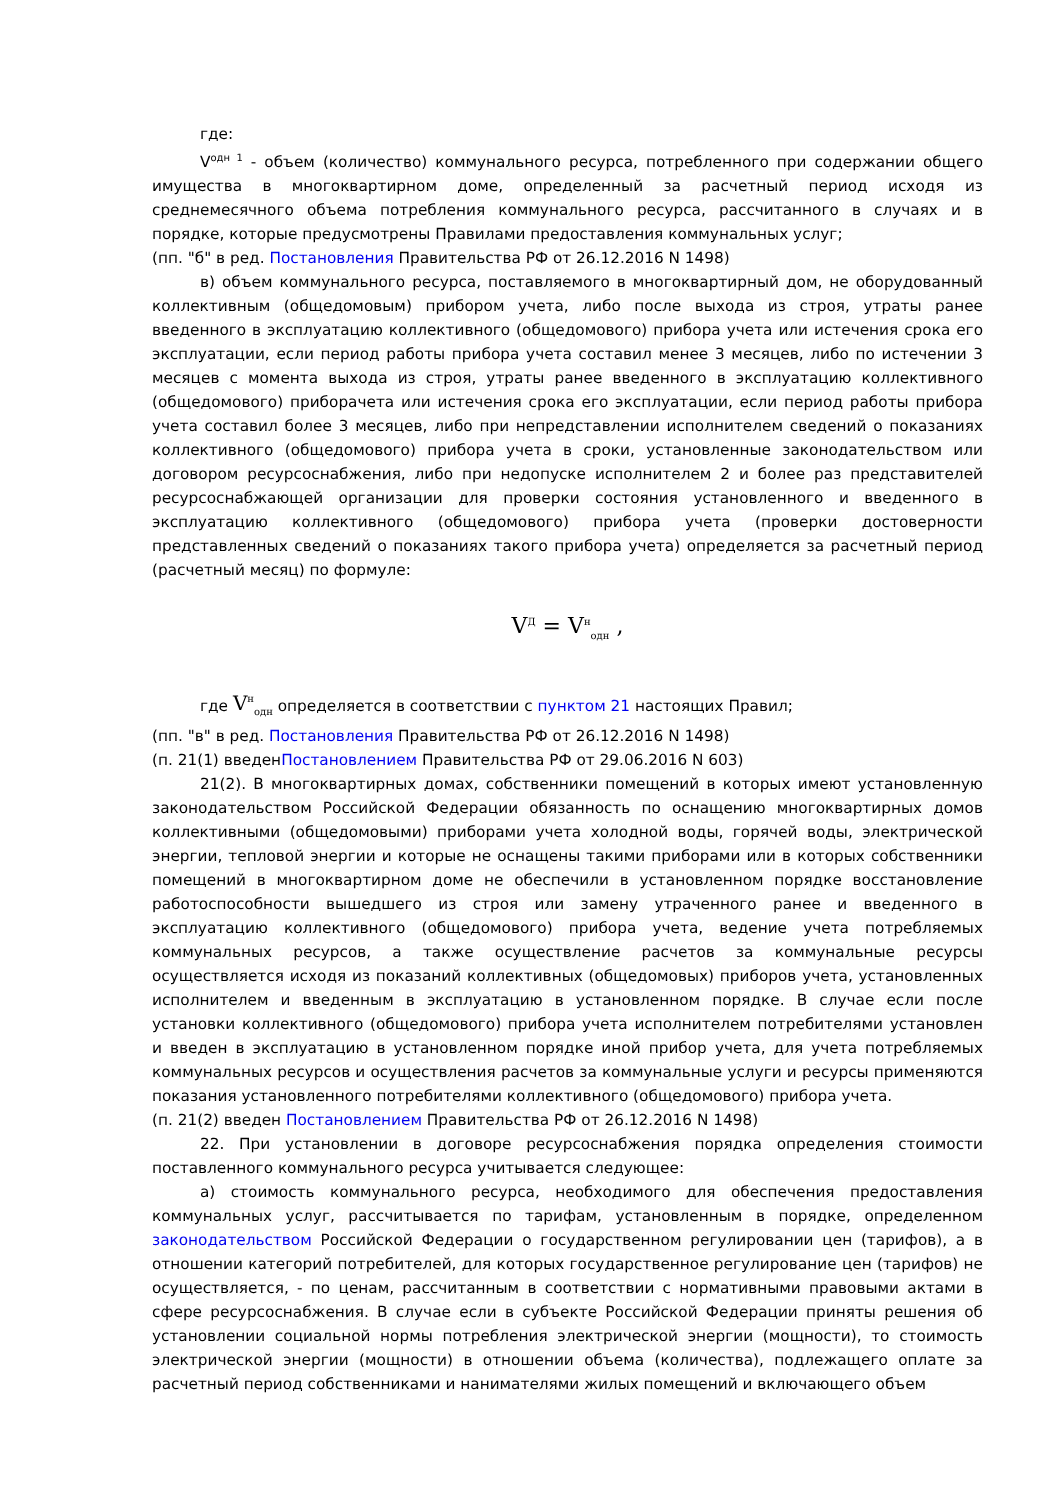где:
V<sup>одн 1</sup> - объем (количество) коммунального ресурса, потребленного при содержании общего имущества в многоквартирном доме, определенный за расчетный период исходя из среднемесячного объема потребления коммунального ресурса, рассчитанного в случаях и в порядке, которые предусмотрены Правилами предоставления коммунальных услуг;
(пп. "б" в ред. Постановления Правительства РФ от 26.12.2016 N 1498)
в) объем коммунального ресурса, поставляемого в многоквартирный дом, не оборудованный коллективным (общедомовым) прибором учета, либо после выхода из строя, утраты ранее введенного в эксплуатацию коллективного (общедомового) прибора учета или истечения срока его эксплуатации, если период работы прибора учета составил менее 3 месяцев, либо по истечении 3 месяцев с момента выхода из строя, утраты ранее введенного в эксплуатацию коллективного (общедомового) приборачета или истечения срока его эксплуатации, если период работы прибора учета составил более 3 месяцев, либо при непредставлении исполнителем сведений о показаниях коллективного (общедомового) прибора учета в сроки, установленные законодательством или договором ресурсоснабжения, либо при недопуске исполнителем 2 и более раз представителей ресурсоснабжающей организации для проверки состояния установленного и введенного в эксплуатацию коллективного (общедомового) прибора учета (проверки достоверности представленных сведений о показаниях такого прибора учета) определяется за расчетный период (расчетный месяц) по формуле:
V<sup>Д</sup> = V<sup>н</sup><sub>одн</sub> ,
где V<sup>н</sup><sub>одн</sub> определяется в соответствии с пунктом 21 настоящих Правил;
(пп. "в" в ред. Постановления Правительства РФ от 26.12.2016 N 1498)
(п. 21(1) введенПостановлением Правительства РФ от 29.06.2016 N 603)
21(2). В многоквартирных домах, собственники помещений в которых имеют установленную законодательством Российской Федерации обязанность по оснащению многоквартирных домов коллективными (общедомовыми) приборами учета холодной воды, горячей воды, электрической энергии, тепловой энергии и которые не оснащены такими приборами или в которых собственники помещений в многоквартирном доме не обеспечили в установленном порядке восстановление работоспособности вышедшего из строя или замену утраченного ранее и введенного в эксплуатацию коллективного (общедомового) прибора учета, ведение учета потребляемых коммунальных ресурсов, а также осуществление расчетов за коммунальные ресурсы осуществляется исходя из показаний коллективных (общедомовых) приборов учета, установленных исполнителем и введенным в эксплуатацию в установленном порядке. В случае если после установки коллективного (общедомового) прибора учета исполнителем потребителями установлен и введен в эксплуатацию в установленном порядке иной прибор учета, для учета потребляемых коммунальных ресурсов и осуществления расчетов за коммунальные услуги и ресурсы применяются показания установленного потребителями коллективного (общедомового) прибора учета.
(п. 21(2) введен Постановлением Правительства РФ от 26.12.2016 N 1498)
22. При установлении в договоре ресурсоснабжения порядка определения стоимости поставленного коммунального ресурса учитывается следующее:
а) стоимость коммунального ресурса, необходимого для обеспечения предоставления коммунальных услуг, рассчитывается по тарифам, установленным в порядке, определенном законодательством Российской Федерации о государственном регулировании цен (тарифов), а в отношении категорий потребителей, для которых государственное регулирование цен (тарифов) не осуществляется, - по ценам, рассчитанным в соответствии с нормативными правовыми актами в сфере ресурсоснабжения. В случае если в субъекте Российской Федерации приняты решения об установлении социальной нормы потребления электрической энергии (мощности), то стоимость электрической энергии (мощности) в отношении объема (количества), подлежащего оплате за расчетный период собственниками и нанимателями жилых помещений и включающего объем